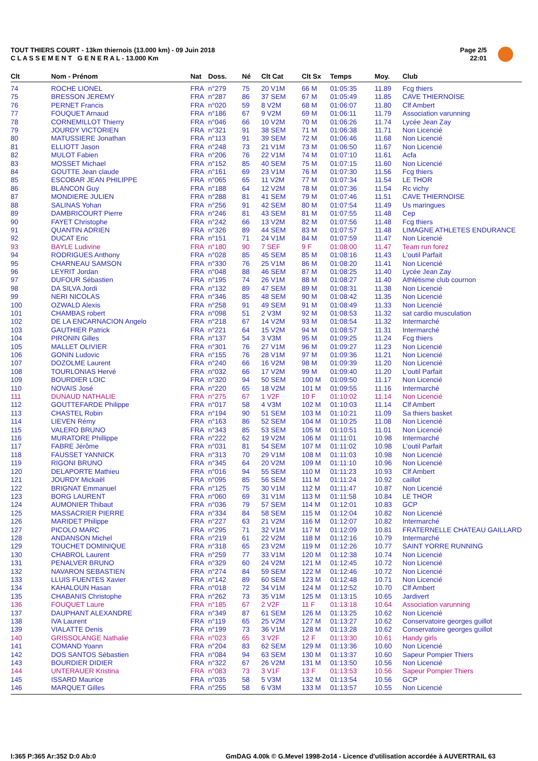TOUT THIERS COURT - 13km thiernois (13.000 km) - 09 Juin 2018
C L A S S E M E N T G E N E R A L - 13.000 Km
Page 2/5
22:01
| Clt | Nom - Prénom | Nat | Doss. | Né | Clt Cat | Clt Sx | Temps | Moy. | Club |
| --- | --- | --- | --- | --- | --- | --- | --- | --- | --- |
| 74 | ROCHE LIONEL | FRA | n°279 | 75 | 20 V1M | 66 M | 01:05:35 | 11.89 | Fcg thiers |
| 75 | BRESSON JEREMY | FRA | n°287 | 86 | 37 SEM | 67 M | 01:05:49 | 11.85 | CAVE THIERNOISE |
| 76 | PERNET Francis | FRA | n°020 | 59 | 8 V2M | 68 M | 01:06:07 | 11.80 | Clf Ambert |
| 77 | FOUQUET Arnaud | FRA | n°186 | 67 | 9 V2M | 69 M | 01:06:11 | 11.79 | Association varunning |
| 78 | CORNEMILLOT Thierry | FRA | n°046 | 66 | 10 V2M | 70 M | 01:06:26 | 11.74 | Lycée Jean Zay |
| 79 | JOURDY VICTORIEN | FRA | n°321 | 91 | 38 SEM | 71 M | 01:06:38 | 11.71 | Non Licencié |
| 80 | MATUSSIERE Jonathan | FRA | n°113 | 91 | 39 SEM | 72 M | 01:06:46 | 11.68 | Non Licencié |
| 81 | ELLIOTT Jason | FRA | n°248 | 73 | 21 V1M | 73 M | 01:06:50 | 11.67 | Non Licencié |
| 82 | MULOT Fabien | FRA | n°206 | 76 | 22 V1M | 74 M | 01:07:10 | 11.61 | Acfa |
| 83 | MOSSET Michael | FRA | n°152 | 85 | 40 SEM | 75 M | 01:07:15 | 11.60 | Non Licencié |
| 84 | GOUTTE Jean claude | FRA | n°161 | 69 | 23 V1M | 76 M | 01:07:30 | 11.56 | Fcg thiers |
| 85 | ESCOBAR JEAN PHILIPPE | FRA | n°065 | 65 | 11 V2M | 77 M | 01:07:34 | 11.54 | LE THOR |
| 86 | BLANCON Guy | FRA | n°188 | 64 | 12 V2M | 78 M | 01:07:36 | 11.54 | Rc vichy |
| 87 | MONDIERE JULIEN | FRA | n°288 | 81 | 41 SEM | 79 M | 01:07:46 | 11.51 | CAVE THIERNOISE |
| 88 | SALINAS Yohan | FRA | n°256 | 91 | 42 SEM | 80 M | 01:07:54 | 11.49 | Us maringues |
| 89 | DAMBRICOURT Pierre | FRA | n°246 | 81 | 43 SEM | 81 M | 01:07:55 | 11.48 | Cep |
| 90 | FAYET Christophe | FRA | n°242 | 66 | 13 V2M | 82 M | 01:07:56 | 11.48 | Fcg thiers |
| 91 | QUANTIN ADRIEN | FRA | n°326 | 89 | 44 SEM | 83 M | 01:07:57 | 11.48 | LIMAGNE ATHLETES ENDURANCE |
| 92 | DUCAT Eric | FRA | n°151 | 71 | 24 V1M | 84 M | 01:07:59 | 11.47 | Non Licencié |
| 93 | BAYLE Ludivine | FRA | n°180 | 90 | 7 SEF | 9 F | 01:08:00 | 11.47 | Team run forez |
| 94 | RODRIGUES Anthony | FRA | n°028 | 85 | 45 SEM | 85 M | 01:08:16 | 11.43 | L'outil Parfait |
| 95 | CHARNEAU SAMSON | FRA | n°330 | 76 | 25 V1M | 86 M | 01:08:20 | 11.41 | Non Licencié |
| 96 | LEYRIT Jordan | FRA | n°048 | 88 | 46 SEM | 87 M | 01:08:25 | 11.40 | Lycée Jean Zay |
| 97 | DUFOUR Sébastien | FRA | n°195 | 74 | 26 V1M | 88 M | 01:08:27 | 11.40 | Athlétisme club cournon |
| 98 | DA SILVA Jordi | FRA | n°132 | 89 | 47 SEM | 89 M | 01:08:31 | 11.38 | Non Licencié |
| 99 | NERI NICOLAS | FRA | n°346 | 85 | 48 SEM | 90 M | 01:08:42 | 11.35 | Non Licencié |
| 100 | OZWALD Alexis | FRA | n°258 | 91 | 49 SEM | 91 M | 01:08:49 | 11.33 | Non Licencié |
| 101 | CHAMBAS robert | FRA | n°098 | 51 | 2 V3M | 92 M | 01:08:53 | 11.32 | sat cardio musculation |
| 102 | DE LA ENCARNACION Angelo | FRA | n°218 | 67 | 14 V2M | 93 M | 01:08:54 | 11.32 | Intermarché |
| 103 | GAUTHIER Patrick | FRA | n°221 | 64 | 15 V2M | 94 M | 01:08:57 | 11.31 | Intermarché |
| 104 | PIRONIN Gilles | FRA | n°137 | 54 | 3 V3M | 95 M | 01:09:25 | 11.24 | Fcg thiers |
| 105 | MALLET OLIVIER | FRA | n°301 | 76 | 27 V1M | 96 M | 01:09:27 | 11.23 | Non Licencié |
| 106 | GONIN Ludovic | FRA | n°155 | 76 | 28 V1M | 97 M | 01:09:36 | 11.21 | Non Licencié |
| 107 | DOZOLME Laurent | FRA | n°240 | 66 | 16 V2M | 98 M | 01:09:39 | 11.20 | Non Licencié |
| 108 | TOURLONIAS Hervé | FRA | n°032 | 66 | 17 V2M | 99 M | 01:09:40 | 11.20 | L'outil Parfait |
| 109 | BOURDIER LOIC | FRA | n°320 | 94 | 50 SEM | 100 M | 01:09:50 | 11.17 | Non Licencié |
| 110 | NOVAIS José | FRA | n°220 | 65 | 18 V2M | 101 M | 01:09:55 | 11.16 | Intermarché |
| 111 | DUNAUD NATHALIE | FRA | n°275 | 67 | 1 V2F | 10 F | 01:10:02 | 11.14 | Non Licencié |
| 112 | GOUTTEFARDE Philippe | FRA | n°017 | 58 | 4 V3M | 102 M | 01:10:03 | 11.14 | Clf Ambert |
| 113 | CHASTEL Robin | FRA | n°194 | 90 | 51 SEM | 103 M | 01:10:21 | 11.09 | Sa thiers basket |
| 114 | LIEVEN Rémy | FRA | n°163 | 86 | 52 SEM | 104 M | 01:10:25 | 11.08 | Non Licencié |
| 115 | VALERO BRUNO | FRA | n°343 | 85 | 53 SEM | 105 M | 01:10:51 | 11.01 | Non Licencié |
| 116 | MURATORE Phillippe | FRA | n°222 | 62 | 19 V2M | 106 M | 01:11:01 | 10.98 | Intermarché |
| 117 | FABRE Jérôme | FRA | n°031 | 81 | 54 SEM | 107 M | 01:11:02 | 10.98 | L'outil Parfait |
| 118 | FAUSSET YANNICK | FRA | n°313 | 70 | 29 V1M | 108 M | 01:11:03 | 10.98 | Non Licencié |
| 119 | RIGONI BRUNO | FRA | n°345 | 64 | 20 V2M | 109 M | 01:11:10 | 10.96 | Non Licencié |
| 120 | DELAPORTE Mathieu | FRA | n°016 | 94 | 55 SEM | 110 M | 01:11:23 | 10.93 | Clf Ambert |
| 121 | JOURDY Mickaël | FRA | n°095 | 85 | 56 SEM | 111 M | 01:11:24 | 10.92 | caillot |
| 122 | BRIGNAT Emmanuel | FRA | n°125 | 75 | 30 V1M | 112 M | 01:11:47 | 10.87 | Non Licencié |
| 123 | BORG LAURENT | FRA | n°060 | 69 | 31 V1M | 113 M | 01:11:58 | 10.84 | LE THOR |
| 124 | AUMONIER Thibaut | FRA | n°036 | 79 | 57 SEM | 114 M | 01:12:01 | 10.83 | GCP |
| 125 | MASSACRIER PIERRE | FRA | n°334 | 84 | 58 SEM | 115 M | 01:12:04 | 10.82 | Non Licencié |
| 126 | MARIDET Philippe | FRA | n°227 | 63 | 21 V2M | 116 M | 01:12:07 | 10.82 | Intermarché |
| 127 | PICOLO MARC | FRA | n°295 | 71 | 32 V1M | 117 M | 01:12:09 | 10.81 | FRATERNELLE CHATEAU GAILLARD |
| 128 | ANDANSON Michel | FRA | n°219 | 61 | 22 V2M | 118 M | 01:12:16 | 10.79 | Intermarché |
| 129 | TOUCHET DOMINIQUE | FRA | n°318 | 65 | 23 V2M | 119 M | 01:12:26 | 10.77 | SAINT YORRE RUNNING |
| 130 | CHABROL Laurent | FRA | n°259 | 77 | 33 V1M | 120 M | 01:12:38 | 10.74 | Non Licencié |
| 131 | PENALVER BRUNO | FRA | n°329 | 60 | 24 V2M | 121 M | 01:12:45 | 10.72 | Non Licencié |
| 132 | NAVARON SEBASTIEN | FRA | n°274 | 84 | 59 SEM | 122 M | 01:12:46 | 10.72 | Non Licencié |
| 133 | LLUIS FUENTES Xavier | FRA | n°142 | 89 | 60 SEM | 123 M | 01:12:48 | 10.71 | Non Licencié |
| 134 | KAHALOUN Hasan | FRA | n°018 | 72 | 34 V1M | 124 M | 01:12:52 | 10.70 | Clf Ambert |
| 135 | CHABANIS Christophe | FRA | n°262 | 73 | 35 V1M | 125 M | 01:13:15 | 10.65 | Jardivert |
| 136 | FOUQUET Laure | FRA | n°185 | 67 | 2 V2F | 11 F | 01:13:18 | 10.64 | Association varunning |
| 137 | DAUPHANT ALEXANDRE | FRA | n°349 | 87 | 61 SEM | 126 M | 01:13:25 | 10.62 | Non Licencié |
| 138 | IVA Laurent | FRA | n°119 | 65 | 25 V2M | 127 M | 01:13:27 | 10.62 | Conservatoire georges guillot |
| 139 | VIALATTE Denis | FRA | n°199 | 73 | 36 V1M | 128 M | 01:13:28 | 10.62 | Conservatoire georges guillot |
| 140 | GRISSOLANGE Nathalie | FRA | n°023 | 65 | 3 V2F | 12 F | 01:13:30 | 10.61 | Handy girls |
| 141 | COMAND Yoann | FRA | n°204 | 83 | 62 SEM | 129 M | 01:13:36 | 10.60 | Non Licencié |
| 142 | DOS SANTOS Sébastien | FRA | n°084 | 94 | 63 SEM | 130 M | 01:13:37 | 10.60 | Sapeur Pompier Thiers |
| 143 | BOURDIER DIDIER | FRA | n°322 | 67 | 26 V2M | 131 M | 01:13:50 | 10.56 | Non Licencié |
| 144 | UNTERAUER Kristina | FRA | n°083 | 73 | 3 V1F | 13 F | 01:13:53 | 10.56 | Sapeur Pompier Thiers |
| 145 | ISSARD Maurice | FRA | n°035 | 58 | 5 V3M | 132 M | 01:13:54 | 10.56 | GCP |
| 146 | MARQUET Gilles | FRA | n°255 | 58 | 6 V3M | 133 M | 01:13:57 | 10.55 | Non Licencié |
I:365 P:365 Ar:352 D:0 Ab:0
GmDAG 4.00k © G.Mevel 1998-2o14 - Licence d'utilisation accordée à AUVERTRAIL 63